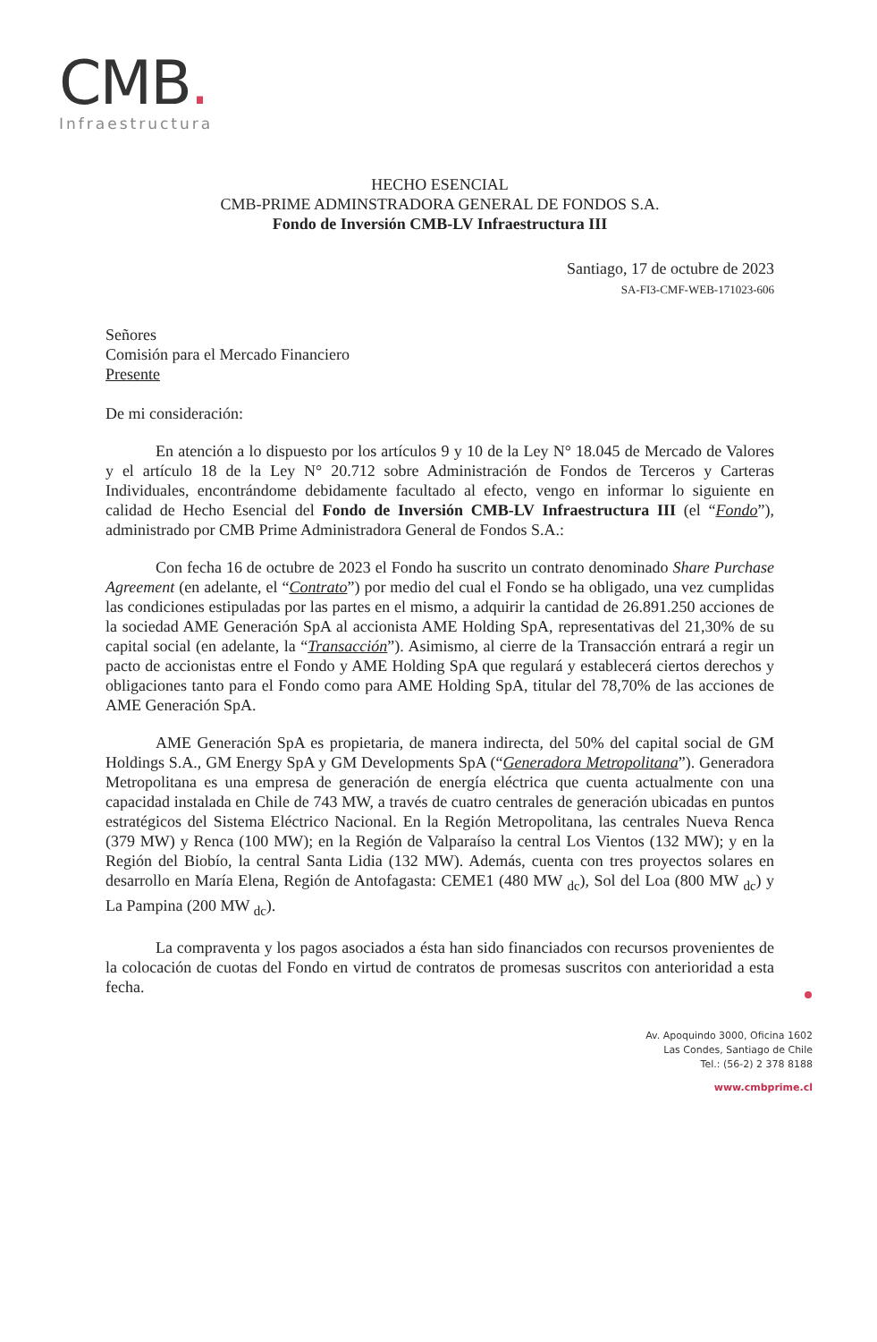CMB.
Infraestructura
HECHO ESENCIAL
CMB-PRIME ADMINSTRADORA GENERAL DE FONDOS S.A.
Fondo de Inversión CMB-LV Infraestructura III
Santiago, 17 de octubre de 2023
SA-FI3-CMF-WEB-171023-606
Señores
Comisión para el Mercado Financiero
Presente
De mi consideración:
En atención a lo dispuesto por los artículos 9 y 10 de la Ley N° 18.045 de Mercado de Valores y el artículo 18 de la Ley N° 20.712 sobre Administración de Fondos de Terceros y Carteras Individuales, encontrándome debidamente facultado al efecto, vengo en informar lo siguiente en calidad de Hecho Esencial del Fondo de Inversión CMB-LV Infraestructura III (el “Fondo”), administrado por CMB Prime Administradora General de Fondos S.A.:
Con fecha 16 de octubre de 2023 el Fondo ha suscrito un contrato denominado Share Purchase Agreement (en adelante, el “Contrato”) por medio del cual el Fondo se ha obligado, una vez cumplidas las condiciones estipuladas por las partes en el mismo, a adquirir la cantidad de 26.891.250 acciones de la sociedad AME Generación SpA al accionista AME Holding SpA, representativas del 21,30% de su capital social (en adelante, la “Transacción”). Asimismo, al cierre de la Transacción entrará a regir un pacto de accionistas entre el Fondo y AME Holding SpA que regulará y establecerá ciertos derechos y obligaciones tanto para el Fondo como para AME Holding SpA, titular del 78,70% de las acciones de AME Generación SpA.
AME Generación SpA es propietaria, de manera indirecta, del 50% del capital social de GM Holdings S.A., GM Energy SpA y GM Developments SpA (“Generadora Metropolitana”). Generadora Metropolitana es una empresa de generación de energía eléctrica que cuenta actualmente con una capacidad instalada en Chile de 743 MW, a través de cuatro centrales de generación ubicadas en puntos estratégicos del Sistema Eléctrico Nacional. En la Región Metropolitana, las centrales Nueva Renca (379 MW) y Renca (100 MW); en la Región de Valparaíso la central Los Vientos (132 MW); y en la Región del Biobío, la central Santa Lidia (132 MW). Además, cuenta con tres proyectos solares en desarrollo en María Elena, Región de Antofagasta: CEME1 (480 MW <sub>dc</sub>), Sol del Loa (800 MW <sub>dc</sub>) y La Pampina (200 MW <sub>dc</sub>).
La compraventa y los pagos asociados a ésta han sido financiados con recursos provenientes de la colocación de cuotas del Fondo en virtud de contratos de promesas suscritos con anterioridad a esta fecha.
Av. Apoquindo 3000, Oficina 1602
Las Condes, Santiago de Chile
Tel.: (56-2) 2 378 8188
www.cmbprime.cl